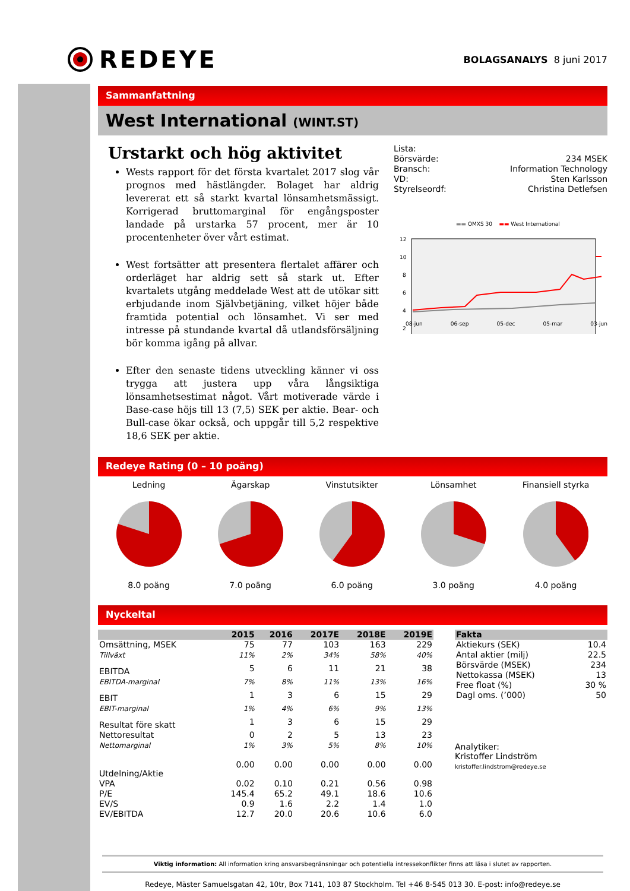REDEYE
BOLAGSANALYS 8 juni 2017
Sammanfattning
West International (WINT.ST)
Urstarkt och hög aktivitet
Wests rapport för det första kvartalet 2017 slog vår prognos med hästlängder. Bolaget har aldrig levererat ett så starkt kvartal lönsamhetsmässigt. Korrigerad bruttomarginal för engångsposter landade på urstarka 57 procent, mer är 10 procentenheter över vårt estimat.
West fortsätter att presentera flertalet affärer och orderläget har aldrig sett så stark ut. Efter kvartalets utgång meddelade West att de utökar sitt erbjudande inom Självbetjäning, vilket höjer både framtida potential och lönsamhet. Vi ser med intresse på stundande kvartal då utlandsförsäljning bör komma igång på allvar.
Efter den senaste tidens utveckling känner vi oss trygga att justera upp våra långsiktiga lönsamhetsestimat något. Vårt motiverade värde i Base-case höjs till 13 (7,5) SEK per aktie. Bear- och Bull-case ökar också, och uppgår till 5,2 respektive 18,6 SEK per aktie.
Lista:
Börsvärde: 234 MSEK
Bransch: Information Technology
VD: Sten Karlsson
Styrelseordf: Christina Detlefsen
▬▬ OMXS 30 ▬▬ West International
12
10
8
6
4
2
08-jun 06-sep 05-dec 05-mar 03-jun
Redeye Rating (0 – 10 poäng)
Ledning
8.0 poäng
Ägarskap
7.0 poäng
Vinstutsikter
6.0 poäng
Lönsamhet
3.0 poäng
Finansiell styrka
4.0 poäng
Nyckeltal
| | 2015 | 2016 | 2017E | 2018E | 2019E |
| --- | --- | --- | --- | --- | --- |
| Omsättning, MSEK | 75 | 77 | 103 | 163 | 229 |
| Tillväxt | 11% | 2% | 34% | 58% | 40% |
| EBITDA | 5 | 6 | 11 | 21 | 38 |
| EBITDA-marginal | 7% | 8% | 11% | 13% | 16% |
| EBIT | 1 | 3 | 6 | 15 | 29 |
| EBIT-marginal | 1% | 4% | 6% | 9% | 13% |
| Resultat före skatt | 1 | 3 | 6 | 15 | 29 |
| Nettoresultat | 0 | 2 | 5 | 13 | 23 |
| Nettomarginal | 1% | 3% | 5% | 8% | 10% |
| Utdelning/Aktie | 0.00 | 0.00 | 0.00 | 0.00 | 0.00 |
| VPA | 0.02 | 0.10 | 0.21 | 0.56 | 0.98 |
| P/E | 145.4 | 65.2 | 49.1 | 18.6 | 10.6 |
| EV/S | 0.9 | 1.6 | 2.2 | 1.4 | 1.0 |
| EV/EBITDA | 12.7 | 20.0 | 20.6 | 10.6 | 6.0 |
| Fakta | |
| --- | --- |
| Aktiekurs (SEK) | 10.4 |
| Antal aktier (milj) | 22.5 |
| Börsvärde (MSEK) | 234 |
| Nettokassa (MSEK) | 13 |
| Free float (%) | 30 % |
| Dagl oms. (’000) | 50 |
Analytiker:
Kristoffer Lindström
kristoffer.lindstrom@redeye.se
Viktig information: All information kring ansvarsbegränsningar och potentiella intressekonflikter finns att läsa i slutet av rapporten.
Redeye, Mäster Samuelsgatan 42, 10tr, Box 7141, 103 87 Stockholm. Tel +46 8-545 013 30. E-post: info@redeye.se